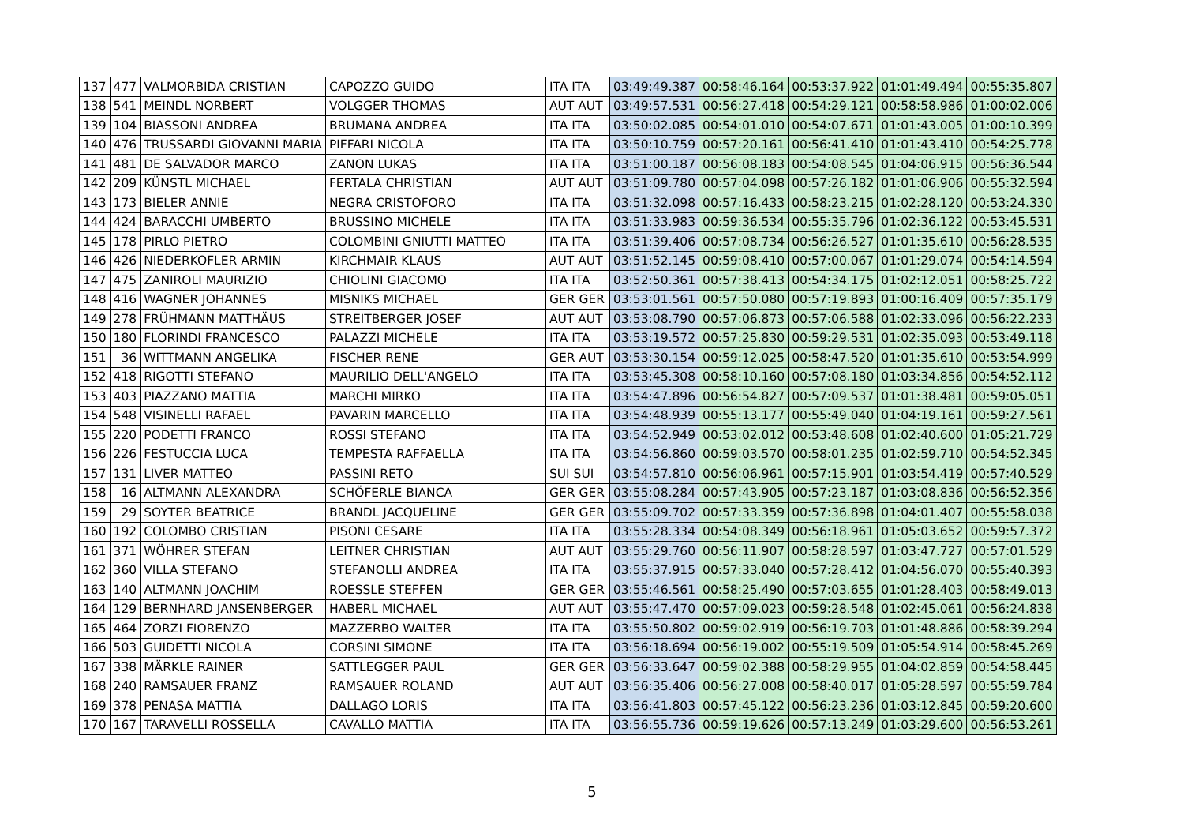| 137 | 477 | VALMORBIDA CRISTIAN | CAPOZZO GUIDO | ITA ITA | 03:49:49.387 | 00:58:46.164 | 00:53:37.922 | 01:01:49.494 | 00:55:35.807 |
| 138 | 541 | MEINDL NORBERT | VOLGGER THOMAS | AUT AUT | 03:49:57.531 | 00:56:27.418 | 00:54:29.121 | 00:58:58.986 | 01:00:02.006 |
| 139 | 104 | BIASSONI ANDREA | BRUMANA ANDREA | ITA ITA | 03:50:02.085 | 00:54:01.010 | 00:54:07.671 | 01:01:43.005 | 01:00:10.399 |
| 140 | 476 | TRUSSARDI GIOVANNI MARIA | PIFFARI NICOLA | ITA ITA | 03:50:10.759 | 00:57:20.161 | 00:56:41.410 | 01:01:43.410 | 00:54:25.778 |
| 141 | 481 | DE SALVADOR MARCO | ZANON LUKAS | ITA ITA | 03:51:00.187 | 00:56:08.183 | 00:54:08.545 | 01:04:06.915 | 00:56:36.544 |
| 142 | 209 | KÜNSTL MICHAEL | FERTALA CHRISTIAN | AUT AUT | 03:51:09.780 | 00:57:04.098 | 00:57:26.182 | 01:01:06.906 | 00:55:32.594 |
| 143 | 173 | BIELER ANNIE | NEGRA CRISTOFORO | ITA ITA | 03:51:32.098 | 00:57:16.433 | 00:58:23.215 | 01:02:28.120 | 00:53:24.330 |
| 144 | 424 | BARACCHI UMBERTO | BRUSSINO MICHELE | ITA ITA | 03:51:33.983 | 00:59:36.534 | 00:55:35.796 | 01:02:36.122 | 00:53:45.531 |
| 145 | 178 | PIRLO PIETRO | COLOMBINI GNIUTTI MATTEO | ITA ITA | 03:51:39.406 | 00:57:08.734 | 00:56:26.527 | 01:01:35.610 | 00:56:28.535 |
| 146 | 426 | NIEDERKOFLER ARMIN | KIRCHMAIR KLAUS | AUT AUT | 03:51:52.145 | 00:59:08.410 | 00:57:00.067 | 01:01:29.074 | 00:54:14.594 |
| 147 | 475 | ZANIROLI MAURIZIO | CHIOLINI GIACOMO | ITA ITA | 03:52:50.361 | 00:57:38.413 | 00:54:34.175 | 01:02:12.051 | 00:58:25.722 |
| 148 | 416 | WAGNER JOHANNES | MISNIKS MICHAEL | GER GER | 03:53:01.561 | 00:57:50.080 | 00:57:19.893 | 01:00:16.409 | 00:57:35.179 |
| 149 | 278 | FRÜHMANN MATTHÄUS | STREITBERGER JOSEF | AUT AUT | 03:53:08.790 | 00:57:06.873 | 00:57:06.588 | 01:02:33.096 | 00:56:22.233 |
| 150 | 180 | FLORINDI FRANCESCO | PALAZZI MICHELE | ITA ITA | 03:53:19.572 | 00:57:25.830 | 00:59:29.531 | 01:02:35.093 | 00:53:49.118 |
| 151 | 36 | WITTMANN ANGELIKA | FISCHER RENE | GER AUT | 03:53:30.154 | 00:59:12.025 | 00:58:47.520 | 01:01:35.610 | 00:53:54.999 |
| 152 | 418 | RIGOTTI STEFANO | MAURILIO DELL'ANGELO | ITA ITA | 03:53:45.308 | 00:58:10.160 | 00:57:08.180 | 01:03:34.856 | 00:54:52.112 |
| 153 | 403 | PIAZZANO MATTIA | MARCHI MIRKO | ITA ITA | 03:54:47.896 | 00:56:54.827 | 00:57:09.537 | 01:01:38.481 | 00:59:05.051 |
| 154 | 548 | VISINELLI RAFAEL | PAVARIN MARCELLO | ITA ITA | 03:54:48.939 | 00:55:13.177 | 00:55:49.040 | 01:04:19.161 | 00:59:27.561 |
| 155 | 220 | PODETTI FRANCO | ROSSI STEFANO | ITA ITA | 03:54:52.949 | 00:53:02.012 | 00:53:48.608 | 01:02:40.600 | 01:05:21.729 |
| 156 | 226 | FESTUCCIA LUCA | TEMPESTA RAFFAELLA | ITA ITA | 03:54:56.860 | 00:59:03.570 | 00:58:01.235 | 01:02:59.710 | 00:54:52.345 |
| 157 | 131 | LIVER MATTEO | PASSINI RETO | SUI SUI | 03:54:57.810 | 00:56:06.961 | 00:57:15.901 | 01:03:54.419 | 00:57:40.529 |
| 158 | 16 | ALTMANN ALEXANDRA | SCHÖFERLE BIANCA | GER GER | 03:55:08.284 | 00:57:43.905 | 00:57:23.187 | 01:03:08.836 | 00:56:52.356 |
| 159 | 29 | SOYTER BEATRICE | BRANDL JACQUELINE | GER GER | 03:55:09.702 | 00:57:33.359 | 00:57:36.898 | 01:04:01.407 | 00:55:58.038 |
| 160 | 192 | COLOMBO CRISTIAN | PISONI CESARE | ITA ITA | 03:55:28.334 | 00:54:08.349 | 00:56:18.961 | 01:05:03.652 | 00:59:57.372 |
| 161 | 371 | WÖHRER STEFAN | LEITNER CHRISTIAN | AUT AUT | 03:55:29.760 | 00:56:11.907 | 00:58:28.597 | 01:03:47.727 | 00:57:01.529 |
| 162 | 360 | VILLA STEFANO | STEFANOLLI ANDREA | ITA ITA | 03:55:37.915 | 00:57:33.040 | 00:57:28.412 | 01:04:56.070 | 00:55:40.393 |
| 163 | 140 | ALTMANN JOACHIM | ROESSLE STEFFEN | GER GER | 03:55:46.561 | 00:58:25.490 | 00:57:03.655 | 01:01:28.403 | 00:58:49.013 |
| 164 | 129 | BERNHARD JANSENBERGER | HABERL MICHAEL | AUT AUT | 03:55:47.470 | 00:57:09.023 | 00:59:28.548 | 01:02:45.061 | 00:56:24.838 |
| 165 | 464 | ZORZI FIORENZO | MAZZERBO WALTER | ITA ITA | 03:55:50.802 | 00:59:02.919 | 00:56:19.703 | 01:01:48.886 | 00:58:39.294 |
| 166 | 503 | GUIDETTI NICOLA | CORSINI SIMONE | ITA ITA | 03:56:18.694 | 00:56:19.002 | 00:55:19.509 | 01:05:54.914 | 00:58:45.269 |
| 167 | 338 | MÄRKLE RAINER | SATTLEGGER PAUL | GER GER | 03:56:33.647 | 00:59:02.388 | 00:58:29.955 | 01:04:02.859 | 00:54:58.445 |
| 168 | 240 | RAMSAUER FRANZ | RAMSAUER ROLAND | AUT AUT | 03:56:35.406 | 00:56:27.008 | 00:58:40.017 | 01:05:28.597 | 00:55:59.784 |
| 169 | 378 | PENASA MATTIA | DALLAGO LORIS | ITA ITA | 03:56:41.803 | 00:57:45.122 | 00:56:23.236 | 01:03:12.845 | 00:59:20.600 |
| 170 | 167 | TARAVELLI ROSSELLA | CAVALLO MATTIA | ITA ITA | 03:56:55.736 | 00:59:19.626 | 00:57:13.249 | 01:03:29.600 | 00:56:53.261 |
5